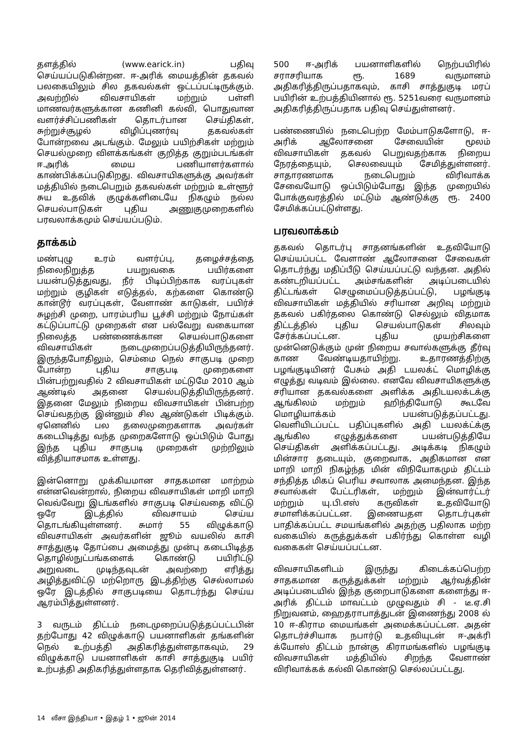தளத்தில் (www.earick.in) பதிவு செய்யப்படுகின்றன. ஈ-அரிக் மையத்தின் தகவல் பலகையிலும் சில தகவல்கள் ஒட்டப்பட்டிருக்கும். அவற்றில் விவசாயிகள் மற்றும் பள்ளி மாணவர்களுக்கான கணினி கல்வி, பொதுவான வளர்ச்சிப்பணிகள் தொடர்பான செய்திகள், சுற்றுச்சூழல் விழிப்புணர்வு தகவல்கள் போன்றவை அடங்கும். மேலும் பயிற்சிகள் மற்றும் செயல்முறை விளக்கங்கள் குறித்த குறும்படங்கள் ஈ.அரிக் மைய பணியாளர்களால் காண்பிக்கப்படுகிறது. விவசாயிகளுக்கு அவர்கள் மத்தியில் நடைபெறும் தகவல்கள் மற்றும் உள்ளூர் சுய உதவிக் குழுக்களிடையே நிகழும் நல்ல செயல்பாடுகள் புதிய அணுகுமுறைகளில் பரவலாக்கமும் செய்யப்படும்.
தாக்கம்
மண்புழு உரம் வளர்ப்பு, தழைச்சத்தை நிலைநிறுத்த பயறுவகை பயிர்களை பயன்படுத்துவது, நீர் பிடிப்பிற்காக வரப்புகள் மற்றும் குழிகள் எடுத்தல், கற்களை கொண்டு கான்டூர் வரப்புகள், வேளாண் காடுகள், பயிர்ச் சுழற்சி முறை, பாரம்பரிய பூச்சி மற்றும் நோய்கள் கட்டுப்பாட்டு முறைகள் என பல்வேறு வகையான நிலைத்த பண்ணைக்கான செயல்பாடுகளை விவசாயிகள் நடைமுறைப்படுத்தியிருந்தனர். இருந்தபோதிலும், செம்மை நெல் சாகுபடி முறை போன்ற புதிய சாகுபடி முறைகளை பின்பற்றுவதில் 2 விவசாயிகள் மட்டுமே 2010 ஆம் ஆண்டில் அதனை செயல்படுத்தியிருந்தனர். இதனை மேலும் நிறைய விவசாயிகள் பின்பற்ற செய்வதற்கு இன்னும் சில ஆண்டுகள் பிடிக்கும். ஏனெனில் பல தலைமுறைகளாக அவர்கள் கடைபிடித்து வந்த முறைகளோடு ஒப்பிடும் போது இந்த புதிய சாகுபடி முறைகள் முற்றிலும் வித்தியாசமாக உள்ளது.
இன்னொறு முக்கியமான சாதகமான மாற்றம் என்னவென்றால், நிறைய விவசாயிகள் மாறி மாறி வெவ்வேறு இடங்களில் சாகுபடி செய்வதை விட்டு ஒரே இடத்தில் விவசாயம் செய்ய தொடங்கியுள்ளனர். சுமார் 55 விழுக்காடு விவசாயிகள் அவர்களின் ஜூம் வயலில் காசி சாத்துகுடி தோப்பை அமைத்து முன்பு கடைபிடித்த தொழில்நுட்பங்களைக் கொண்டு பயிரிட்டு அறுவடை முடிந்தவுடன் அவற்றை எரித்து அழித்துவிட்டு மற்றொரு இடத்திற்கு செல்லாமல் ஒரே இடத்தில் சாகுபடியை தொடர்ந்து செய்ய ஆரம்பித்துள்ளனர்.
3 வருடம் திட்டம் நடைமுறைப்படுத்தப்பட்டபின் தற்போது 42 விழுக்காடு பயனாளிகள் தங்களின் நெல் உற்பத்தி அதிகரித்துள்ளதாகவும், 29 விழுக்காடு பயனாளிகள் காசி சாத்துகுடி பயிர் உற்பத்தி அதிகரித்துள்ளதாக தெரிவித்துள்ளனர்.
500 ஈ-அரிக் பயனாளிகளில் நெற்பயிரில் சராசரியாக ரூ. 1689 வருமானம் அதிகரித்திருப்பதாகவும், காசி சாத்துகுடி மரப் பயிரின் உற்பத்தியினால் ரூ. 5251வரை வருமானம் அதிகரித்திருப்பதாக பதிவு செய்துள்ளனர்.
பண்ணையில் நடைபெற்ற மேம்பாடுகளோடு, ஈ-அரிக் ஆலோசனை சேவையின் மூலம் விவசாயிகள் தகவல் பெறுவதற்காக நிறைய நேரத்தையும், செலவையும் சேமித்துள்ளனர். சாதாரணமாக நடைபெறும் விரிவாக்க சேவையோடு ஒப்பிடும்போது இந்த முறையில் போக்குவரத்தில் மட்டும் ஆண்டுக்கு ரூ. 2400 சேமிக்கப்பட்டுள்ளது.
பரவலாக்கம்
தகவல் தொடர்பு சாதனங்களின் உதவியோடு செய்யப்பட்ட வேளாண் ஆலோசனை சேவைகள் தொடர்ந்து மதிப்பீடு செய்யப்பட்டு வந்தன. அதில் கண்டறியப்பட்ட அம்சங்களின் அடிப்படையில் திட்டங்கள் செழுமைப்படுத்தப்பட்டு, பழங்குடி விவசாயிகள் மத்தியில் சரியான அறிவு மற்றும் தகவல் பகிர்தலை கொண்டு செல்லும் விதமாக திட்டத்தில் புதிய செயல்பாடுகள் சிலவும் சேர்க்கப்பட்டன. புதிய முயற்சிகளை முன்னெடுக்கும் முன் நிறைய சவால்களுக்கு தீர்வு காண வேண்டியதாயிற்று. உதாரணத்திற்கு பழங்குடியினர் பேசும் அதி டயலக்ட் மொழிக்கு எழுத்து வடிவம் இல்லை. எனவே விவசாயிகளுக்கு சரியான தகவல்களை அளிக்க அதிடயலக்டக்கு ஆங்கிலம் மற்றும் ஹிந்தியோடு கூடவே மொழியாக்கம் பயன்படுத்தப்பட்டது. வெளியிடப்பட்ட பதிப்புகளில் அதி டயலக்ட்க்கு ஆங்கில எழுத்துக்களை பயன்படுத்தியே செய்திகள் அளிக்கப்பட்டது. அடிக்கடி நிகழும் மின்சார தடையும், குறைவாக, அதிகமான என மாறி மாறி நிகழ்ந்த மின் விநியோகமும் திட்டம் சந்தித்த மிகப் பெரிய சவாலாக அமைந்தன. இந்த சவால்கள் பேட்டரிகள், மற்றும் இன்வார்ட்டர் மற்றும் யு.பி.எஸ் கருவிகள் உதவியோடு சமாளிக்கப்பட்டன. இணையதள தொடர்புகள் பாதிக்கப்பட்ட சமயங்களில் அதற்கு பதிலாக மற்ற வகையில் கருத்துக்கள் பகிர்ந்து கொள்ள வழி வகைகள் செய்யப்பட்டன.
விவசாயிகளிடம் இருந்து கிடைக்கப்பெற்ற சாதகமான கருத்துக்கள் மற்றும் ஆர்வத்தின் அடிப்படையில் இந்த குறைபாடுகளை களைந்து ஈ-அரிக் திட்டம் மாவட்டம் முழுவதும் சி - டீ.ஏ.சி நிறுவனம், ஹைதராபாத்துடன் இணைந்து 2008 ல் 10 ஈ-கிராம மையங்கள் அமைக்கப்பட்டன. அதன் தொடர்ச்சியாக நபார்டு உதவியுடன் ஈ-அக்ரி க்யோஸ் திட்டம் நான்கு கிராமங்களில் பழங்குடி விவசாயிகள் மத்தியில் சிறந்த வேளாண் விரிவாக்கக் கல்வி கொண்டு செல்லப்பட்டது.
14 லீசா இந்தியா • இதழ் 1 • ஜூன் 2014